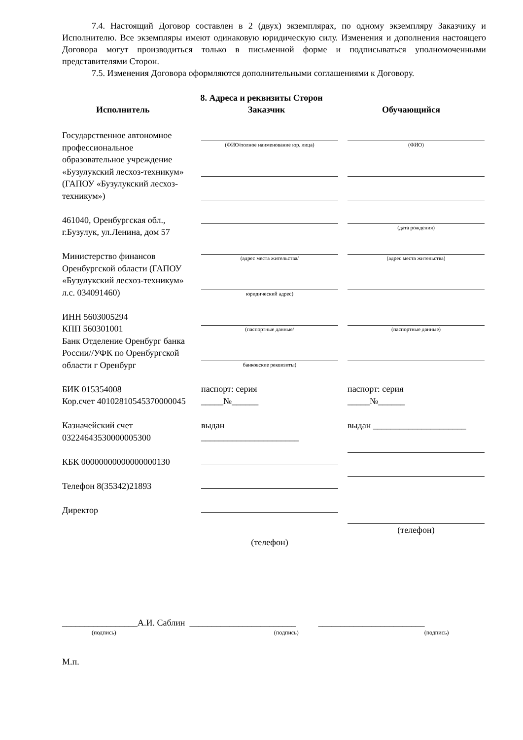7.4. Настоящий Договор составлен в 2 (двух) экземплярах, по одному экземпляру Заказчику и Исполнителю. Все экземпляры имеют одинаковую юридическую силу. Изменения и дополнения настоящего Договора могут производиться только в письменной форме и подписываться уполномоченными представителями Сторон.
7.5. Изменения Договора оформляются дополнительными соглашениями к Договору.
8. Адреса и реквизиты Сторон
Исполнитель Заказчик Обучающийся
Государственное автономное профессиональное образовательное учреждение «Бузулукский лесхоз-техникум» (ГАПОУ «Бузулукский лесхоз-техникум»)
461040, Оренбургская обл., г.Бузулук, ул.Ленина, дом 57
Министерство финансов Оренбургской области (ГАПОУ «Бузулукский лесхоз-техникум» л.с. 034091460)
ИНН 5603005294
КПП 560301001
Банк Отделение Оренбург банка России//УФК по Оренбургской области г Оренбург
БИК 015354008
Кор.счет 40102810545370000045
Казначейский счет 03224643530000005300
КБК 00000000000000000130
Телефон 8(35342)21893
Директор
(ФИО/полное наименование юр. лица)
(адрес места жительства/
юридический адрес)
(паспортные данные/
банковские реквизиты)
паспорт: серия
_____№______
выдан
______________________
(телефон)
(ФИО)
(дата рождения)
(адрес места жительства)
(паспортные данные)
паспорт: серия
_____№______
выдан _____________________
(телефон)
_________________А.И. Саблин ________________________ ________________________
(подпись) (подпись) (подпись)
М.п.